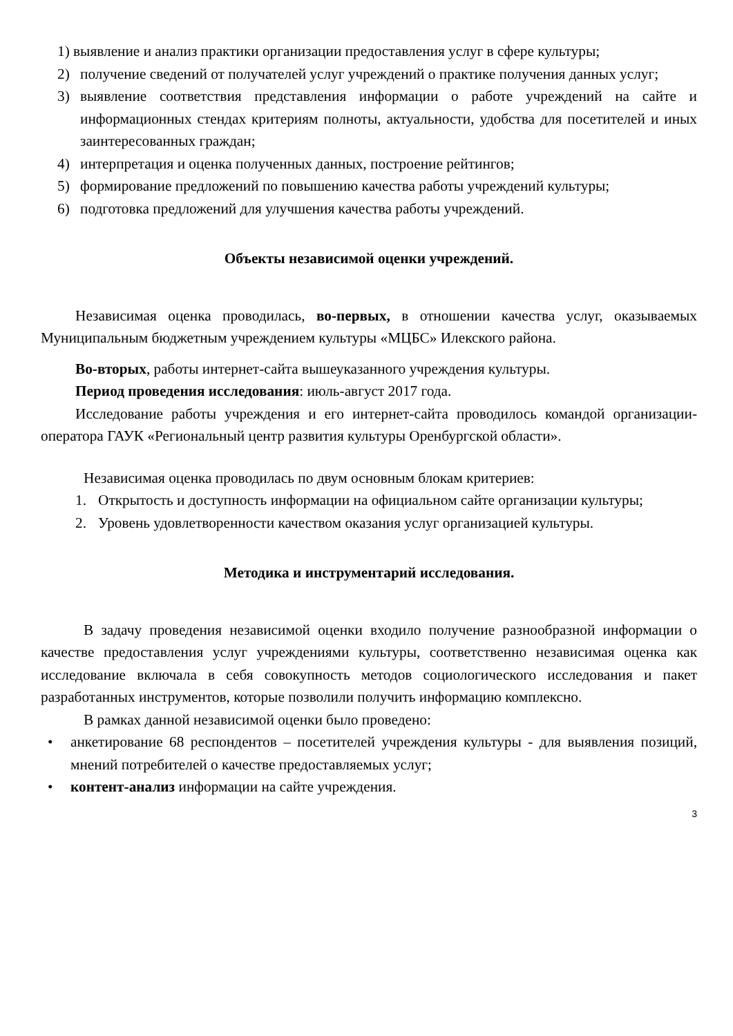1) выявление и анализ практики организации предоставления услуг в сфере культуры;
2) получение сведений от получателей услуг учреждений о практике получения данных услуг;
3) выявление соответствия представления информации о работе учреждений на сайте и информационных стендах критериям полноты, актуальности, удобства для посетителей и иных заинтересованных граждан;
4) интерпретация и оценка полученных данных, построение рейтингов;
5) формирование предложений по повышению качества работы учреждений культуры;
6) подготовка предложений для улучшения качества работы учреждений.
Объекты независимой оценки учреждений.
Независимая оценка проводилась, во-первых, в отношении качества услуг, оказываемых Муниципальным бюджетным учреждением культуры «МЦБС» Илекского района.
Во-вторых, работы интернет-сайта вышеуказанного учреждения культуры.
Период проведения исследования: июль-август 2017 года.
Исследование работы учреждения и его интернет-сайта проводилось командой организации-оператора ГАУК «Региональный центр развития культуры Оренбургской области».
Независимая оценка проводилась по двум основным блокам критериев:
1. Открытость и доступность информации на официальном сайте организации культуры;
2. Уровень удовлетворенности качеством оказания услуг организацией культуры.
Методика и инструментарий исследования.
В задачу проведения независимой оценки входило получение разнообразной информации о качестве предоставления услуг учреждениями культуры, соответственно независимая оценка как исследование включала в себя совокупность методов социологического исследования и пакет разработанных инструментов, которые позволили получить информацию комплексно.
В рамках данной независимой оценки было проведено:
• анкетирование 68 респондентов – посетителей учреждения культуры - для выявления позиций, мнений потребителей о качестве предоставляемых услуг;
• контент-анализ информации на сайте учреждения.
3